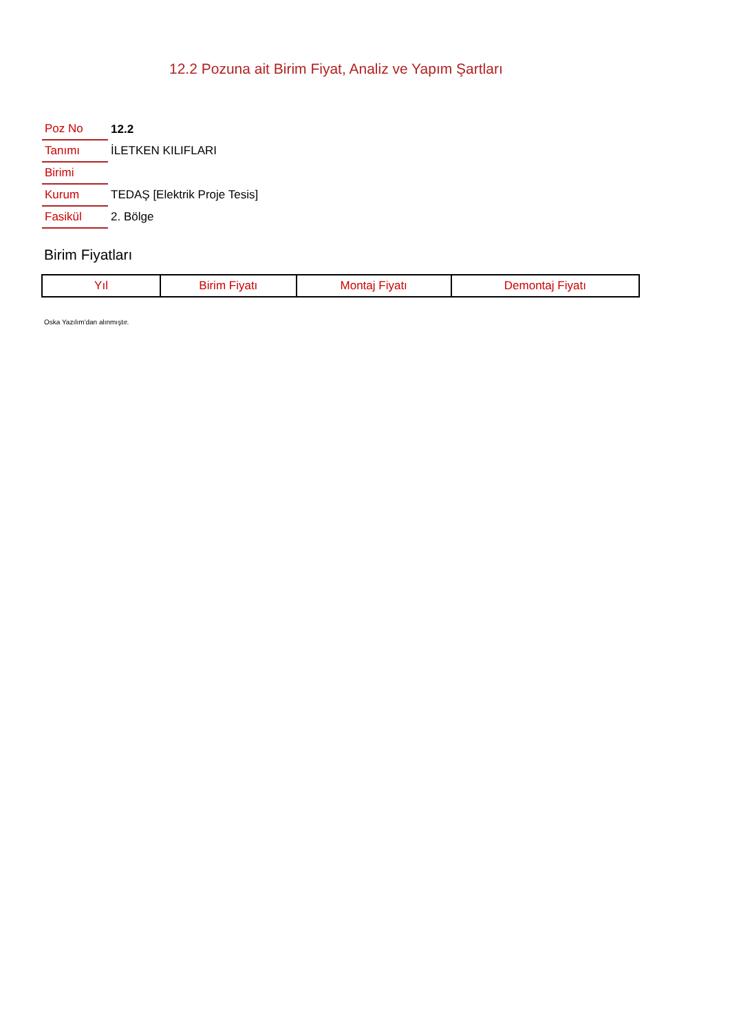12.2 Pozuna ait Birim Fiyat, Analiz ve Yapım Şartları
| Poz No | 12.2 |
| Tanımı | İLETKEN KILIFLARI |
| Birimi | |
| Kurum | TEDAŞ [Elektrik Proje Tesis] |
| Fasikül | 2. Bölge |
Birim Fiyatları
| Yıl | Birim Fiyatı | Montaj Fiyatı | Demontaj Fiyatı |
| --- | --- | --- | --- |
Oska Yazılım'dan alınmıştır.